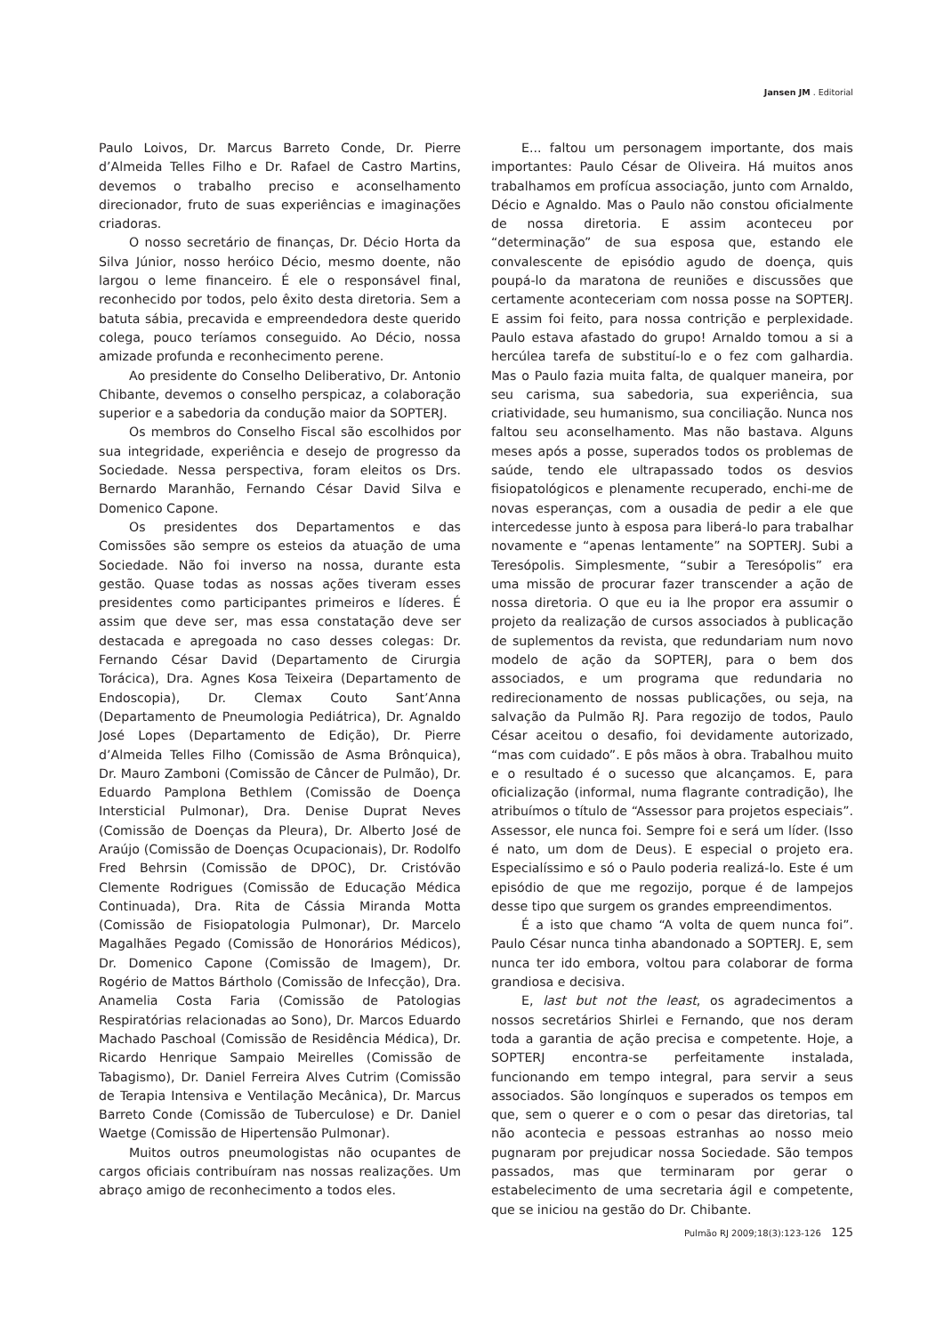Jansen JM . Editorial
Paulo Loivos, Dr. Marcus Barreto Conde, Dr. Pierre d’Almeida Telles Filho e Dr. Rafael de Castro Martins, devemos o trabalho preciso e aconselhamento direcionador, fruto de suas experiências e imaginações criadoras.
O nosso secretário de finanças, Dr. Décio Horta da Silva Júnior, nosso heróico Décio, mesmo doente, não largou o leme financeiro. É ele o responsável final, reconhecido por todos, pelo êxito desta diretoria. Sem a batuta sábia, precavida e empreendedora deste querido colega, pouco teríamos conseguido. Ao Décio, nossa amizade profunda e reconhecimento perene.
Ao presidente do Conselho Deliberativo, Dr. Antonio Chibante, devemos o conselho perspicaz, a colaboração superior e a sabedoria da condução maior da SOPTERJ.
Os membros do Conselho Fiscal são escolhidos por sua integridade, experiência e desejo de progresso da Sociedade. Nessa perspectiva, foram eleitos os Drs. Bernardo Maranhão, Fernando César David Silva e Domenico Capone.
Os presidentes dos Departamentos e das Comissões são sempre os esteios da atuação de uma Sociedade. Não foi inverso na nossa, durante esta gestão. Quase todas as nossas ações tiveram esses presidentes como participantes primeiros e líderes. É assim que deve ser, mas essa constatação deve ser destacada e apregoada no caso desses colegas: Dr. Fernando César David (Departamento de Cirurgia Torácica), Dra. Agnes Kosa Teixeira (Departamento de Endoscopia), Dr. Clemax Couto Sant’Anna (Departamento de Pneumologia Pediátrica), Dr. Agnaldo José Lopes (Departamento de Edição), Dr. Pierre d’Almeida Telles Filho (Comissão de Asma Brônquica), Dr. Mauro Zamboni (Comissão de Câncer de Pulmão), Dr. Eduardo Pamplona Bethlem (Comissão de Doença Intersticial Pulmonar), Dra. Denise Duprat Neves (Comissão de Doenças da Pleura), Dr. Alberto José de Araújo (Comissão de Doenças Ocupacionais), Dr. Rodolfo Fred Behrsin (Comissão de DPOC), Dr. Cristóvão Clemente Rodrigues (Comissão de Educação Médica Continuada), Dra. Rita de Cássia Miranda Motta (Comissão de Fisiopatologia Pulmonar), Dr. Marcelo Magalhães Pegado (Comissão de Honorários Médicos), Dr. Domenico Capone (Comissão de Imagem), Dr. Rogério de Mattos Bártholo (Comissão de Infecção), Dra. Anamelia Costa Faria (Comissão de Patologias Respiratórias relacionadas ao Sono), Dr. Marcos Eduardo Machado Paschoal (Comissão de Residência Médica), Dr. Ricardo Henrique Sampaio Meirelles (Comissão de Tabagismo), Dr. Daniel Ferreira Alves Cutrim (Comissão de Terapia Intensiva e Ventilação Mecânica), Dr. Marcus Barreto Conde (Comissão de Tuberculose) e Dr. Daniel Waetge (Comissão de Hipertensão Pulmonar).
Muitos outros pneumologistas não ocupantes de cargos oficiais contribuíram nas nossas realizações. Um abraço amigo de reconhecimento a todos eles.
E... faltou um personagem importante, dos mais importantes: Paulo César de Oliveira. Há muitos anos trabalhamos em profícua associação, junto com Arnaldo, Décio e Agnaldo. Mas o Paulo não constou oficialmente de nossa diretoria. E assim aconteceu por “determinação” de sua esposa que, estando ele convalescente de episódio agudo de doença, quis poupá-lo da maratona de reuniões e discussões que certamente aconteceriam com nossa posse na SOPTERJ. E assim foi feito, para nossa contrição e perplexidade. Paulo estava afastado do grupo! Arnaldo tomou a si a hercúlea tarefa de substituí-lo e o fez com galhardia. Mas o Paulo fazia muita falta, de qualquer maneira, por seu carisma, sua sabedoria, sua experiência, sua criatividade, seu humanismo, sua conciliação. Nunca nos faltou seu aconselhamento. Mas não bastava. Alguns meses após a posse, superados todos os problemas de saúde, tendo ele ultrapassado todos os desvios fisiopatológicos e plenamente recuperado, enchi-me de novas esperanças, com a ousadia de pedir a ele que intercedesse junto à esposa para liberá-lo para trabalhar novamente e “apenas lentamente” na SOPTERJ. Subi a Teresópolis. Simplesmente, “subir a Teresópolis” era uma missão de procurar fazer transcender a ação de nossa diretoria. O que eu ia lhe propor era assumir o projeto da realização de cursos associados à publicação de suplementos da revista, que redundariam num novo modelo de ação da SOPTERJ, para o bem dos associados, e um programa que redundaria no redirecionamento de nossas publicações, ou seja, na salvação da Pulmão RJ. Para regozijo de todos, Paulo César aceitou o desafio, foi devidamente autorizado, “mas com cuidado”. E pôs mãos à obra. Trabalhou muito e o resultado é o sucesso que alcançamos. E, para oficialização (informal, numa flagrante contradição), lhe atribuímos o título de “Assessor para projetos especiais”. Assessor, ele nunca foi. Sempre foi e será um líder. (Isso é nato, um dom de Deus). E especial o projeto era. Especialíssimo e só o Paulo poderia realizá-lo. Este é um episódio de que me regozijo, porque é de lampejos desse tipo que surgem os grandes empreendimentos.
É a isto que chamo “A volta de quem nunca foi”. Paulo César nunca tinha abandonado a SOPTERJ. E, sem nunca ter ido embora, voltou para colaborar de forma grandiosa e decisiva.
E, last but not the least, os agradecimentos a nossos secretários Shirlei e Fernando, que nos deram toda a garantia de ação precisa e competente. Hoje, a SOPTERJ encontra-se perfeitamente instalada, funcionando em tempo integral, para servir a seus associados. São longínquos e superados os tempos em que, sem o querer e o com o pesar das diretorias, tal não acontecia e pessoas estranhas ao nosso meio pugnaram por prejudicar nossa Sociedade. São tempos passados, mas que terminaram por gerar o estabelecimento de uma secretaria ágil e competente, que se iniciou na gestão do Dr. Chibante.
Pulmão RJ 2009;18(3):123-126 125